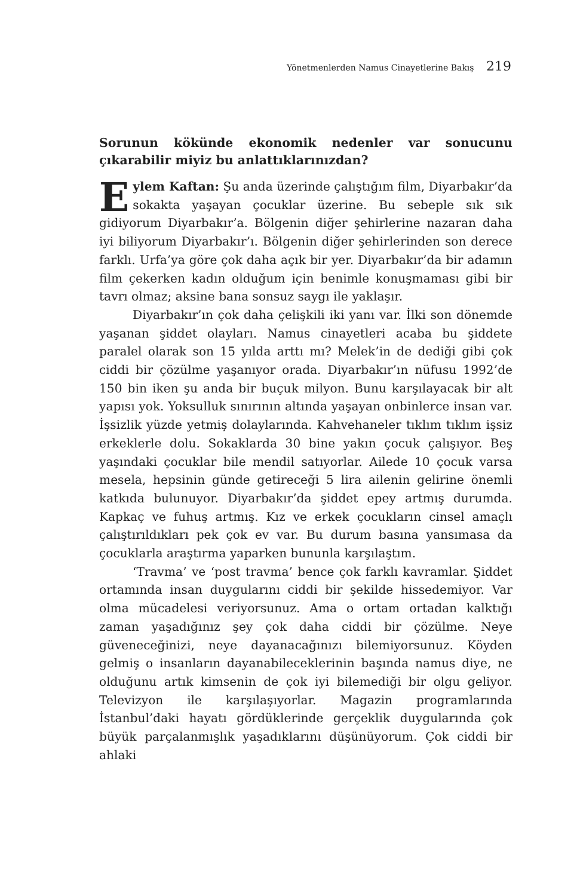Yönetmenlerden Namus Cinayetlerine Bakış 219
Sorunun kökünde ekonomik nedenler var sonucunu çıkarabilir miyiz bu anlattıklarınızdan?
Eylem Kaftan: Şu anda üzerinde çalıştığım film, Diyarbakır’da sokakta yaşayan çocuklar üzerine. Bu sebeple sık sık gidiyorum Diyarbakır’a. Bölgenin diğer şehirlerine nazaran daha iyi biliyorum Diyarbakır’ı. Bölgenin diğer şehirlerinden son derece farklı. Urfa’ya göre çok daha açık bir yer. Diyarbakır’da bir adamın film çekerken kadın olduğum için benimle konuşmaması gibi bir tavrı olmaz; aksine bana sonsuz saygı ile yaklaşır.
Diyarbakır’ın çok daha çelişkili iki yanı var. İlki son dönemde yaşanan şiddet olayları. Namus cinayetleri acaba bu şiddete paralel olarak son 15 yılda arttı mı? Melek’in de dediği gibi çok ciddi bir çözülme yaşanıyor orada. Diyarbakır’ın nüfusu 1992’de 150 bin iken şu anda bir buçuk milyon. Bunu karşılayacak bir alt yapısı yok. Yoksulluk sınırının altında yaşayan onbinlerce insan var. İşsizlik yüzde yetmiş dolaylarında. Kahvehaneler tıklım tıklım işsiz erkeklerle dolu. Sokaklarda 30 bine yakın çocuk çalışıyor. Beş yaşındaki çocuklar bile mendil satıyorlar. Ailede 10 çocuk varsa mesela, hepsinin günde getireceği 5 lira ailenin gelirine önemli katkıda bulunuyor. Diyarbakır’da şiddet epey artmış durumda. Kapkaç ve fuhuş artmış. Kız ve erkek çocukların cinsel amaçlı çalıştırıldıkları pek çok ev var. Bu durum basına yansımasa da çocuklarla araştırma yaparken bununla karşılaştım.
‘Travma’ ve ‘post travma’ bence çok farklı kavramlar. Şiddet ortamında insan duygularını ciddi bir şekilde hissedemiyor. Var olma mücadelesi veriyorsunuz. Ama o ortam ortadan kalktığı zaman yaşadığınız şey çok daha ciddi bir çözülme. Neye güveneceğinizi, neye dayanacağınızı bilemiyorsunuz. Köyden gelmiş o insanların dayanabileceklerinin başında namus diye, ne olduğunu artık kimsenin de çok iyi bilemediği bir olgu geliyor. Televizyon ile karşılaşıyorlar. Magazin programlarında İstanbul’daki hayatı gördüklerinde gerçeklik duygularında çok büyük parçalanmışlık yaşadıklarını düşünüyorum. Çok ciddi bir ahlaki